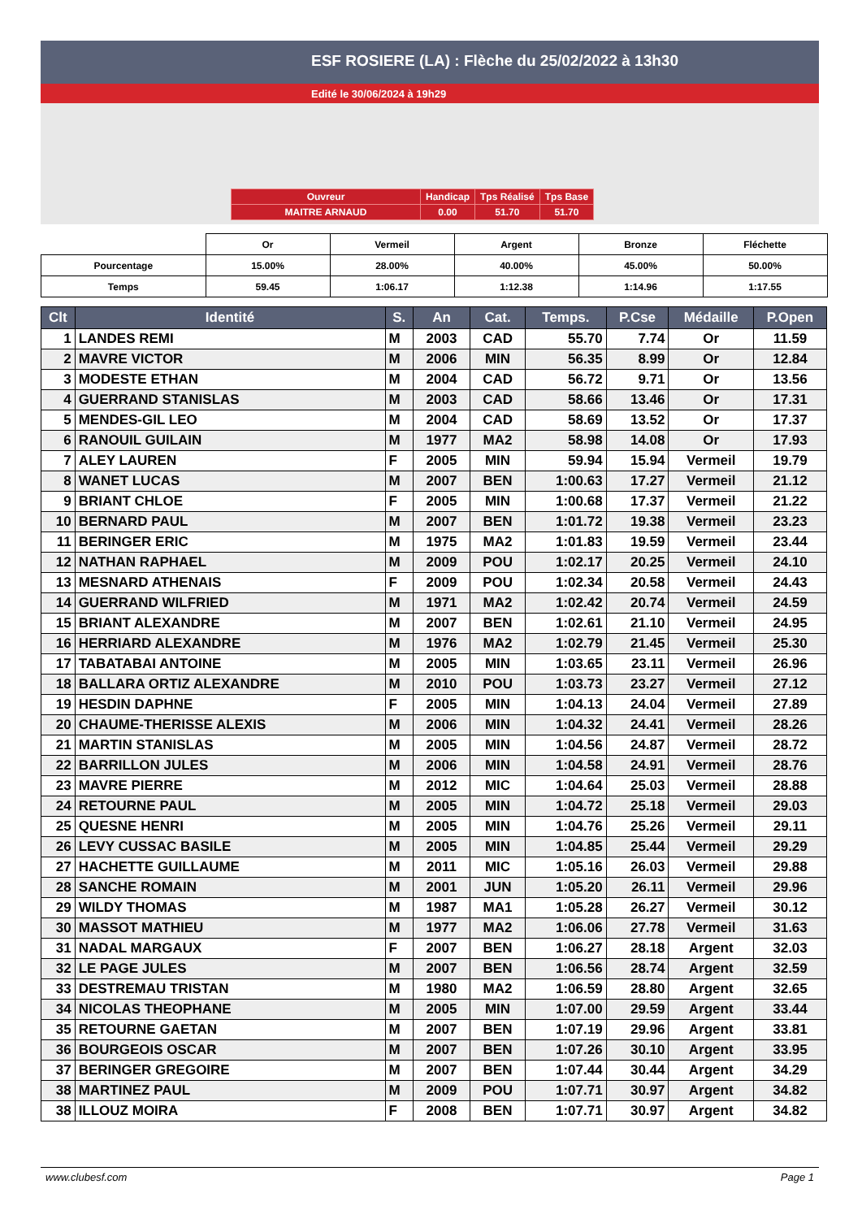ESF ROSIERE (LA) : Flèche du 25/02/2022 à 13h30
Edité le 30/06/2024 à 19h29
| Ouvreur | Handicap | Tps Réalisé | Tps Base |
| MAITRE ARNAUD | 0.00 | 51.70 | 51.70 |
| | Or | Vermeil | Argent | Bronze | Fléchette |
| Pourcentage | 15.00% | 28.00% | 40.00% | 45.00% | 50.00% |
| Temps | 59.45 | 1:06.17 | 1:12.38 | 1:14.96 | 1:17.55 |
| Clt | Identité | S. | An | Cat. | Temps. | P.Cse | Médaille | P.Open |
| --- | --- | --- | --- | --- | --- | --- | --- | --- |
| 1 | LANDES REMI | M | 2003 | CAD | 55.70 | 7.74 | Or | 11.59 |
| 2 | MAVRE VICTOR | M | 2006 | MIN | 56.35 | 8.99 | Or | 12.84 |
| 3 | MODESTE ETHAN | M | 2004 | CAD | 56.72 | 9.71 | Or | 13.56 |
| 4 | GUERRAND STANISLAS | M | 2003 | CAD | 58.66 | 13.46 | Or | 17.31 |
| 5 | MENDES-GIL LEO | M | 2004 | CAD | 58.69 | 13.52 | Or | 17.37 |
| 6 | RANOUIL GUILAIN | M | 1977 | MA2 | 58.98 | 14.08 | Or | 17.93 |
| 7 | ALEY LAUREN | F | 2005 | MIN | 59.94 | 15.94 | Vermeil | 19.79 |
| 8 | WANET LUCAS | M | 2007 | BEN | 1:00.63 | 17.27 | Vermeil | 21.12 |
| 9 | BRIANT CHLOE | F | 2005 | MIN | 1:00.68 | 17.37 | Vermeil | 21.22 |
| 10 | BERNARD PAUL | M | 2007 | BEN | 1:01.72 | 19.38 | Vermeil | 23.23 |
| 11 | BERINGER ERIC | M | 1975 | MA2 | 1:01.83 | 19.59 | Vermeil | 23.44 |
| 12 | NATHAN RAPHAEL | M | 2009 | POU | 1:02.17 | 20.25 | Vermeil | 24.10 |
| 13 | MESNARD ATHENAIS | F | 2009 | POU | 1:02.34 | 20.58 | Vermeil | 24.43 |
| 14 | GUERRAND WILFRIED | M | 1971 | MA2 | 1:02.42 | 20.74 | Vermeil | 24.59 |
| 15 | BRIANT ALEXANDRE | M | 2007 | BEN | 1:02.61 | 21.10 | Vermeil | 24.95 |
| 16 | HERRIARD ALEXANDRE | M | 1976 | MA2 | 1:02.79 | 21.45 | Vermeil | 25.30 |
| 17 | TABATABAI ANTOINE | M | 2005 | MIN | 1:03.65 | 23.11 | Vermeil | 26.96 |
| 18 | BALLARA ORTIZ ALEXANDRE | M | 2010 | POU | 1:03.73 | 23.27 | Vermeil | 27.12 |
| 19 | HESDIN DAPHNE | F | 2005 | MIN | 1:04.13 | 24.04 | Vermeil | 27.89 |
| 20 | CHAUME-THERISSE ALEXIS | M | 2006 | MIN | 1:04.32 | 24.41 | Vermeil | 28.26 |
| 21 | MARTIN STANISLAS | M | 2005 | MIN | 1:04.56 | 24.87 | Vermeil | 28.72 |
| 22 | BARRILLON JULES | M | 2006 | MIN | 1:04.58 | 24.91 | Vermeil | 28.76 |
| 23 | MAVRE PIERRE | M | 2012 | MIC | 1:04.64 | 25.03 | Vermeil | 28.88 |
| 24 | RETOURNE PAUL | M | 2005 | MIN | 1:04.72 | 25.18 | Vermeil | 29.03 |
| 25 | QUESNE HENRI | M | 2005 | MIN | 1:04.76 | 25.26 | Vermeil | 29.11 |
| 26 | LEVY CUSSAC BASILE | M | 2005 | MIN | 1:04.85 | 25.44 | Vermeil | 29.29 |
| 27 | HACHETTE GUILLAUME | M | 2011 | MIC | 1:05.16 | 26.03 | Vermeil | 29.88 |
| 28 | SANCHE ROMAIN | M | 2001 | JUN | 1:05.20 | 26.11 | Vermeil | 29.96 |
| 29 | WILDY THOMAS | M | 1987 | MA1 | 1:05.28 | 26.27 | Vermeil | 30.12 |
| 30 | MASSOT MATHIEU | M | 1977 | MA2 | 1:06.06 | 27.78 | Vermeil | 31.63 |
| 31 | NADAL MARGAUX | F | 2007 | BEN | 1:06.27 | 28.18 | Argent | 32.03 |
| 32 | LE PAGE JULES | M | 2007 | BEN | 1:06.56 | 28.74 | Argent | 32.59 |
| 33 | DESTREMAU TRISTAN | M | 1980 | MA2 | 1:06.59 | 28.80 | Argent | 32.65 |
| 34 | NICOLAS THEOPHANE | M | 2005 | MIN | 1:07.00 | 29.59 | Argent | 33.44 |
| 35 | RETOURNE GAETAN | M | 2007 | BEN | 1:07.19 | 29.96 | Argent | 33.81 |
| 36 | BOURGEOIS OSCAR | M | 2007 | BEN | 1:07.26 | 30.10 | Argent | 33.95 |
| 37 | BERINGER GREGOIRE | M | 2007 | BEN | 1:07.44 | 30.44 | Argent | 34.29 |
| 38 | MARTINEZ PAUL | M | 2009 | POU | 1:07.71 | 30.97 | Argent | 34.82 |
| 38 | ILLOUZ MOIRA | F | 2008 | BEN | 1:07.71 | 30.97 | Argent | 34.82 |
www.clubesf.com Page 1